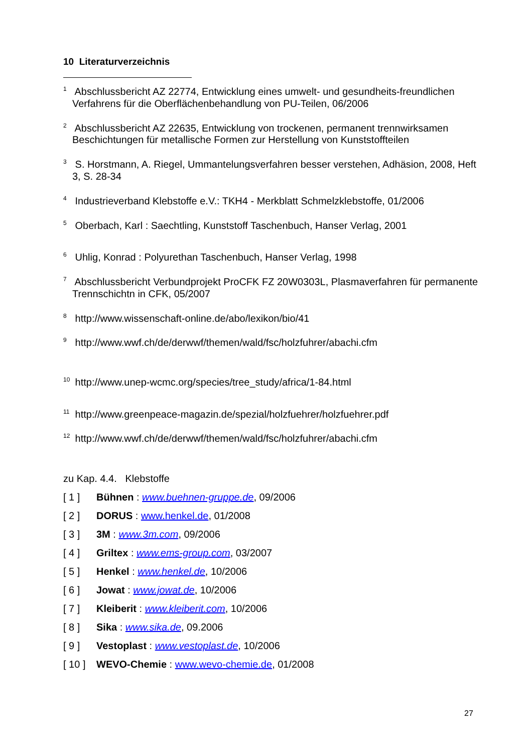10 Literaturverzeichnis
<sup>1</sup> Abschlussbericht AZ 22774, Entwicklung eines umwelt- und gesundheits-freundlichen Verfahrens für die Oberflächenbehandlung von PU-Teilen, 06/2006
<sup>2</sup> Abschlussbericht AZ 22635, Entwicklung von trockenen, permanent trennwirksamen Beschichtungen für metallische Formen zur Herstellung von Kunststoffteilen
<sup>3</sup> S. Horstmann, A. Riegel, Ummantelungsverfahren besser verstehen, Adhäsion, 2008, Heft 3, S. 28-34
<sup>4</sup> Industrieverband Klebstoffe e.V.: TKH4 - Merkblatt Schmelzklebstoffe, 01/2006
<sup>5</sup> Oberbach, Karl : Saechtling, Kunststoff Taschenbuch, Hanser Verlag, 2001
<sup>6</sup> Uhlig, Konrad : Polyurethan Taschenbuch, Hanser Verlag, 1998
<sup>7</sup> Abschlussbericht Verbundprojekt ProCFK FZ 20W0303L, Plasmaverfahren für permanente Trennschichtn in CFK, 05/2007
<sup>8</sup> http://www.wissenschaft-online.de/abo/lexikon/bio/41
<sup>9</sup> http://www.wwf.ch/de/derwwf/themen/wald/fsc/holzfuhrer/abachi.cfm
<sup>10</sup> http://www.unep-wcmc.org/species/tree_study/africa/1-84.html
<sup>11</sup> http://www.greenpeace-magazin.de/spezial/holzfuehrer/holzfuehrer.pdf
<sup>12</sup> http://www.wwf.ch/de/derwwf/themen/wald/fsc/holzfuhrer/abachi.cfm
zu Kap. 4.4. Klebstoffe
[ 1 ] Bühnen : www.buehnen-gruppe.de, 09/2006
[ 2 ] DORUS : www.henkel.de, 01/2008
[ 3 ] 3M : www.3m.com, 09/2006
[ 4 ] Griltex : www.ems-group.com, 03/2007
[ 5 ] Henkel : www.henkel.de, 10/2006
[ 6 ] Jowat : www.jowat.de, 10/2006
[ 7 ] Kleiberit : www.kleiberit.com, 10/2006
[ 8 ] Sika : www.sika.de, 09.2006
[ 9 ] Vestoplast : www.vestoplast.de, 10/2006
[ 10 ] WEVO-Chemie : www.wevo-chemie.de, 01/2008
27